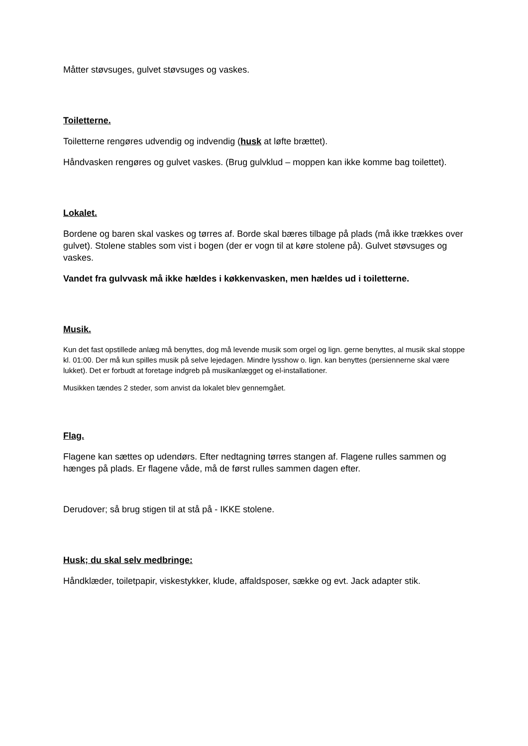Måtter støvsuges, gulvet støvsuges og vaskes.
Toiletterne.
Toiletterne rengøres udvendig og indvendig (husk at løfte brættet).
Håndvasken rengøres og gulvet vaskes. (Brug gulvklud – moppen kan ikke komme bag toilettet).
Lokalet.
Bordene og baren skal vaskes og tørres af. Borde skal bæres tilbage på plads (må ikke trækkes over gulvet). Stolene stables som vist i bogen (der er vogn til at køre stolene på). Gulvet støvsuges og vaskes.
Vandet fra gulvvask må ikke hældes i køkkenvasken, men hældes ud i toiletterne.
Musik.
Kun det fast opstillede anlæg må benyttes, dog må levende musik som orgel og lign. gerne benyttes, al musik skal stoppe kl. 01:00. Der må kun spilles musik på selve lejedagen. Mindre lysshow o. lign. kan benyttes (persiennerne skal være lukket). Det er forbudt at foretage indgreb på musikanlægget og el-installationer.
Musikken tændes 2 steder, som anvist da lokalet blev gennemgået.
Flag.
Flagene kan sættes op udendørs. Efter nedtagning tørres stangen af. Flagene rulles sammen og hænges på plads. Er flagene våde, må de først rulles sammen dagen efter.
Derudover; så brug stigen til at stå på - IKKE stolene.
Husk; du skal selv medbringe:
Håndklæder, toiletpapir, viskestykker, klude, affaldsposer, sække og evt. Jack adapter stik.